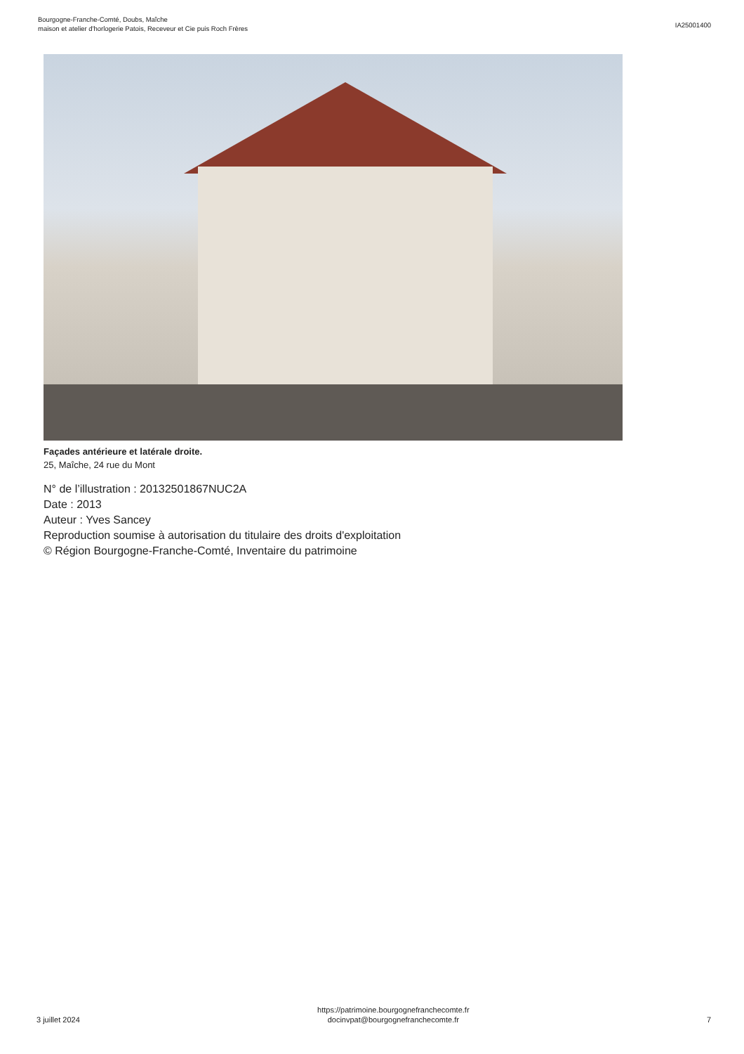Bourgogne-Franche-Comté, Doubs, Maîche
maison et atelier d'horlogerie Patois, Receveur et Cie puis Roch Frères
IA25001400
Façades antérieure et latérale droite.
25, Maîche, 24 rue du Mont
N° de l’illustration : 20132501867NUC2A
Date : 2013
Auteur : Yves Sancey
Reproduction soumise à autorisation du titulaire des droits d'exploitation
© Région Bourgogne-Franche-Comté, Inventaire du patrimoine
3 juillet 2024
https://patrimoine.bourgognefranchecomte.fr
docinvpat@bourgognefranchecomte.fr
7